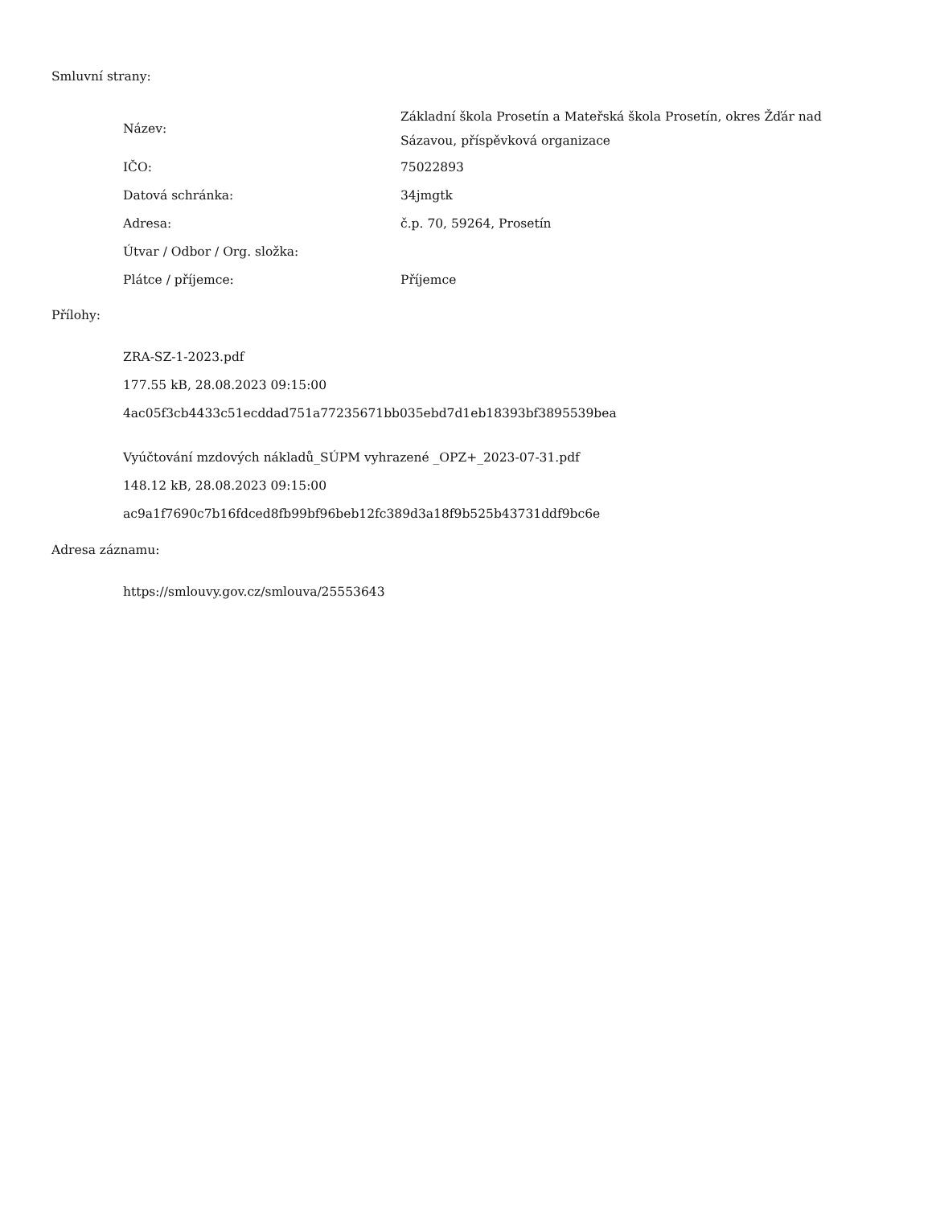Smluvní strany:
| Název: | Základní škola Prosetín a Mateřská škola Prosetín, okres Žďár nad Sázavou, příspěvková organizace |
| IČO: | 75022893 |
| Datová schránka: | 34jmgtk |
| Adresa: | č.p. 70, 59264, Prosetín |
| Útvar / Odbor / Org. složka: | |
| Plátce / příjemce: | Příjemce |
Přílohy:
ZRA-SZ-1-2023.pdf
177.55 kB, 28.08.2023 09:15:00
4ac05f3cb4433c51ecddad751a77235671bb035ebd7d1eb18393bf3895539bea
Vyúčtování mzdových nákladů_SÚPM vyhrazené _OPZ+_2023-07-31.pdf
148.12 kB, 28.08.2023 09:15:00
ac9a1f7690c7b16fdced8fb99bf96beb12fc389d3a18f9b525b43731ddf9bc6e
Adresa záznamu:
https://smlouvy.gov.cz/smlouva/25553643